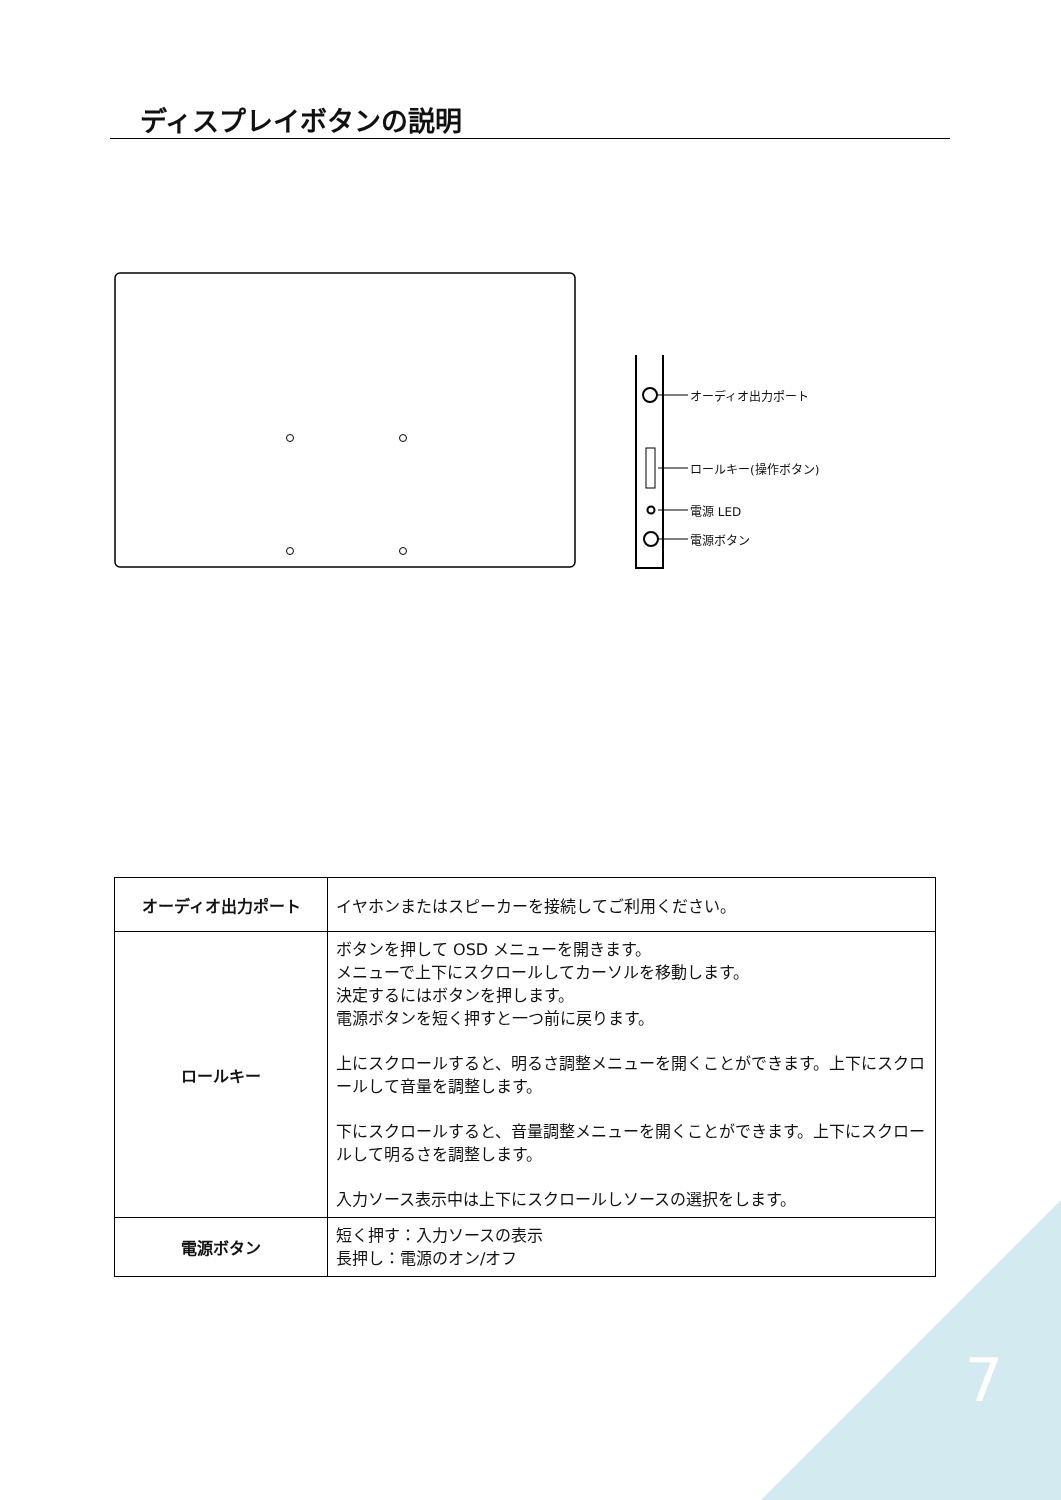ディスプレイボタンの説明
オーディオ出力ポート
ロールキー(操作ボタン)
電源 LED
電源ボタン
| オーディオ出力ポート | イヤホンまたはスピーカーを接続してご利用ください。 |
| ロールキー | ボタンを押して OSD メニューを開きます。 メニューで上下にスクロールしてカーソルを移動します。 決定するにはボタンを押します。 電源ボタンを短く押すと一つ前に戻ります。 上にスクロールすると、明るさ調整メニューを開くことができます。上下にスクロールして音量を調整します。 下にスクロールすると、音量調整メニューを開くことができます。上下にスクロールして明るさを調整します。 入力ソース表示中は上下にスクロールしソースの選択をします。 |
| 電源ボタン | 短く押す：入力ソースの表示 長押し：電源のオン/オフ |
7